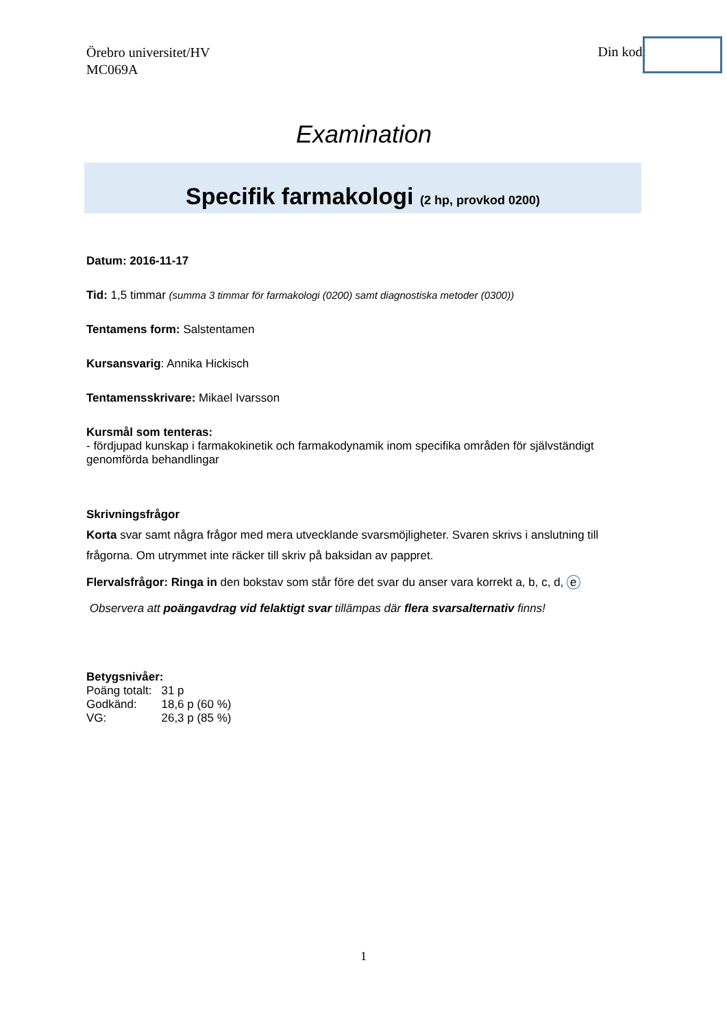Örebro universitet/HV
MC069A
Din kod:
Examination
Specifik farmakologi (2 hp, provkod 0200)
Datum: 2016-11-17
Tid: 1,5 timmar (summa 3 timmar för farmakologi (0200) samt diagnostiska metoder (0300))
Tentamens form: Salstentamen
Kursansvarig: Annika Hickisch
Tentamensskrivare: Mikael Ivarsson
Kursmål som tenteras:
- fördjupad kunskap i farmakokinetik och farmakodynamik inom specifika områden för självständigt genomförda behandlingar
Skrivningsfrågor
Korta svar samt några frågor med mera utvecklande svarsmöjligheter. Svaren skrivs i anslutning till
frågorna. Om utrymmet inte räcker till skriv på baksidan av pappret.
Flervalsfrågor: Ringa in den bokstav som står före det svar du anser vara korrekt a, b, c, d, e
Observera att poängavdrag vid felaktigt svar tillämpas där flera svarsalternativ finns!
Betygsnivåer:
| Poäng totalt: | 31 p |
| Godkänd: | 18,6 p (60 %) |
| VG: | 26,3 p (85 %) |
1